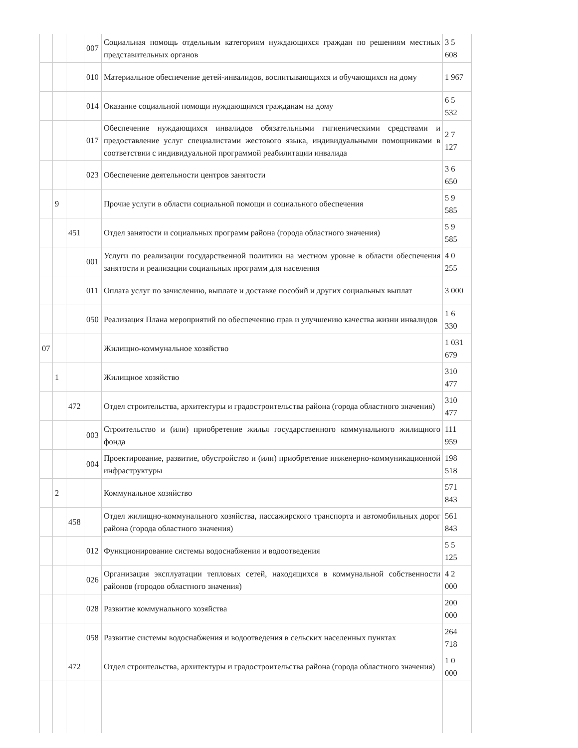| | | | 007 | Социальная помощь отдельным категориям нуждающихся граждан по решениям местных представительных органов | 3 5 608 |
| | | | 010 | Материальное обеспечение детей-инвалидов, воспитывающихся и обучающихся на дому | 1 967 |
| | | | 014 | Оказание социальной помощи нуждающимся гражданам на дому | 6 5 532 |
| | | | 017 | Обеспечение нуждающихся инвалидов обязательными гигиеническими средствами и предоставление услуг специалистами жестового языка, индивидуальными помощниками в соответствии с индивидуальной программой реабилитации инвалида | 2 7 127 |
| | | | 023 | Обеспечение деятельности центров занятости | 3 6 650 |
| | 9 | | | Прочие услуги в области социальной помощи и социального обеспечения | 5 9 585 |
| | | 451 | | Отдел занятости и социальных программ района (города областного значения) | 5 9 585 |
| | | | 001 | Услуги по реализации государственной политики на местном уровне в области обеспечения занятости и реализации социальных программ для населения | 4 0 255 |
| | | | 011 | Оплата услуг по зачислению, выплате и доставке пособий и других социальных выплат | 3 000 |
| | | | 050 | Реализация Плана мероприятий по обеспечению прав и улучшению качества жизни инвалидов | 1 6 330 |
| 07 | | | | Жилищно-коммунальное хозяйство | 1 031 679 |
| | 1 | | | Жилищное хозяйство | 310 477 |
| | | 472 | | Отдел строительства, архитектуры и градостроительства района (города областного значения) | 310 477 |
| | | | 003 | Строительство и (или) приобретение жилья государственного коммунального жилищного фонда | 111 959 |
| | | | 004 | Проектирование, развитие, обустройство и (или) приобретение инженерно-коммуникационной инфраструктуры | 198 518 |
| | 2 | | | Коммунальное хозяйство | 571 843 |
| | | 458 | | Отдел жилищно-коммунального хозяйства, пассажирского транспорта и автомобильных дорог района (города областного значения) | 561 843 |
| | | | 012 | Функционирование системы водоснабжения и водоотведения | 5 5 125 |
| | | | 026 | Организация эксплуатации тепловых сетей, находящихся в коммунальной собственности районов (городов областного значения) | 4 2 000 |
| | | | 028 | Развитие коммунального хозяйства | 200 000 |
| | | | 058 | Развитие системы водоснабжения и водоотведения в сельских населенных пунктах | 264 718 |
| | | 472 | | Отдел строительства, архитектуры и градостроительства района (города областного значения) | 1 0 000 |